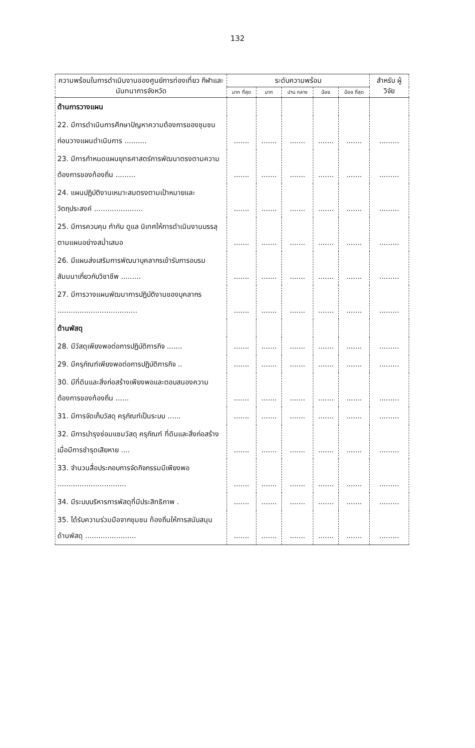132
| ความพร้อมในการดำเนินงานของศูนย์การท่องเที่ยว กีฬาและนันทนาการจังหวัด | ระดับความพร้อม | | | | | สำหรับ ผู้วิจัย |
| --- | --- | --- | --- | --- | --- | --- |
| | มาก ที่สุด | มาก | ปาน กลาง | น้อย | น้อย ที่สุด | |
| ด้านการวางแผน | | | | | | |
| 22. มีการดำเนินการศึกษาปัญหาความต้องการของชุมชนก่อนวางแผนดำเนินการ .......... | ....... | ....... | ....... | ....... | ....... | ......... |
| 23. มีการกำหนดแผนยุทธศาสตร์การพัฒนาตรงตามความต้องการของท้องถิ่น ......... | ....... | ....... | ....... | ....... | ....... | ......... |
| 24. แผนปฏิบัติงานเหมาะสมตรงตามเป้าหมายและวัตถุประสงค์ ...................... | ....... | ....... | ....... | ....... | ....... | ......... |
| 25. มีการควบคุม กำกับ ดูแล นิเทศให้การดำเนินงานบรรลุตามแผนอย่างสม่ำเสมอ | ....... | ....... | ....... | ....... | ....... | ......... |
| 26. มีแผนส่งเสริมการพัฒนาบุคลากรเข้ารับการอบรม สัมมนาเกี่ยวกับวิชาชีพ ......... | ....... | ....... | ....... | ....... | ....... | ......... |
| 27. มีการวางแผนพัฒนาการปฏิบัติงานของบุคลากร .................................... | ....... | ....... | ....... | ....... | ....... | ......... |
| ด้านพัสดุ | | | | | | |
| 28. มีวัสดุเพียงพอต่อการปฏิบัติภารกิจ ....... | ....... | ....... | ....... | ....... | ....... | ......... |
| 29. มีครุภัณฑ์เพียงพอต่อการปฏิบัติภารกิจ .. | ....... | ....... | ....... | ....... | ....... | ......... |
| 30. มีที่ดินและสิ่งก่อสร้างเพียงพอและตอบสนองความต้องการของท้องถิ่น ...... | ....... | ....... | ....... | ....... | ....... | ......... |
| 31. มีการจัดเก็บวัสดุ ครุภัณฑ์เป็นระบบ ...... | ....... | ....... | ....... | ....... | ....... | ......... |
| 32. มีการบำรุงซ่อมแซมวัสดุ ครุภัณฑ์ ที่ดินและสิ่งก่อสร้างเมื่อมีการชำรุดเสียหาย .... | ....... | ....... | ....... | ....... | ....... | ......... |
| 33. จำนวนสื่อประกอบการจัดกิจกรรมมีเพียงพอ ............................... | ....... | ....... | ....... | ....... | ....... | ......... |
| 34. มีระบบบริหารการพัสดุที่มีประสิทธิภาพ . | ....... | ....... | ....... | ....... | ....... | ......... |
| 35. ได้รับความร่วมมือจากชุมชน ท้องถิ่นให้การสนับสนุนด้านพัสดุ ....................... | ....... | ....... | ....... | ....... | ....... | ......... |